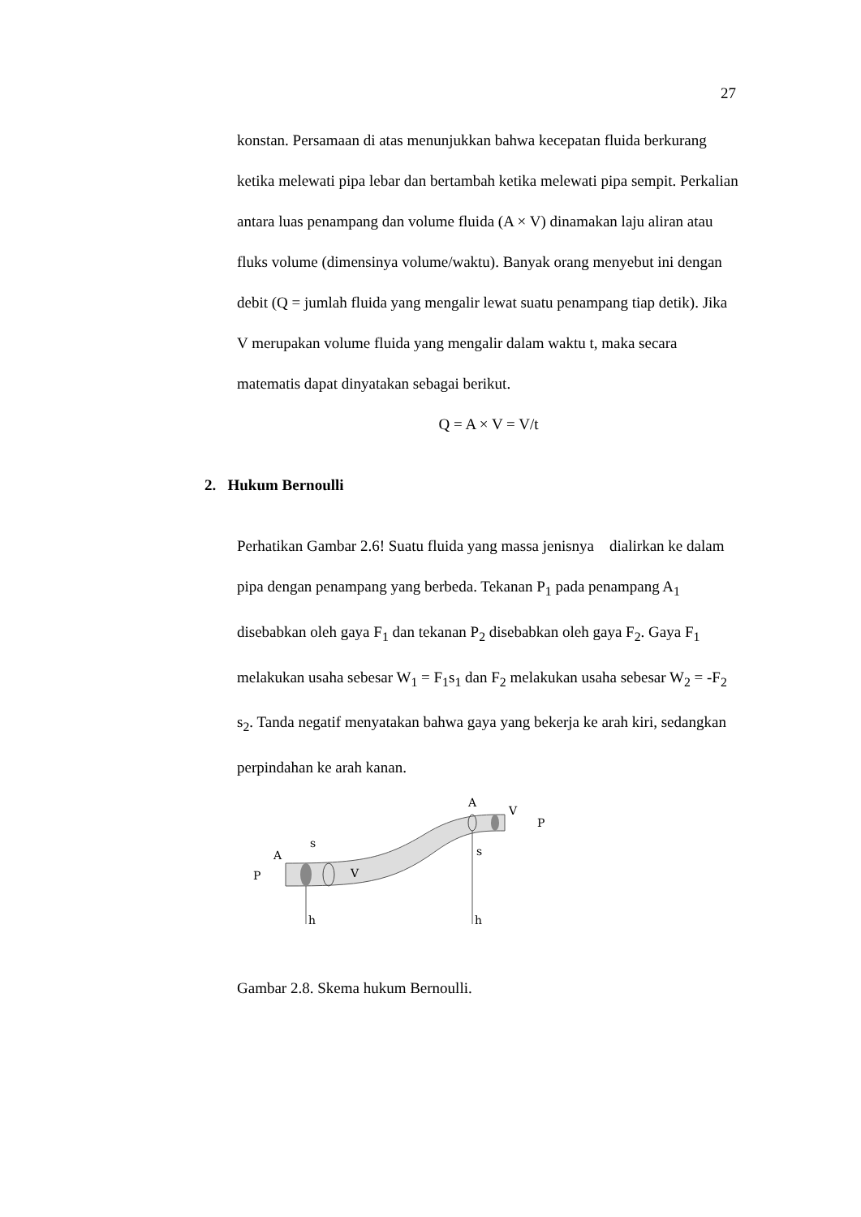27
konstan. Persamaan di atas menunjukkan bahwa kecepatan fluida berkurang ketika melewati pipa lebar dan bertambah ketika melewati pipa sempit. Perkalian antara luas penampang dan volume fluida (A × V) dinamakan laju aliran atau fluks volume (dimensinya volume/waktu). Banyak orang menyebut ini dengan debit (Q = jumlah fluida yang mengalir lewat suatu penampang tiap detik). Jika V merupakan volume fluida yang mengalir dalam waktu t, maka secara matematis dapat dinyatakan sebagai berikut.
Q = A × V = V/t
2. Hukum Bernoulli
Perhatikan Gambar 2.6! Suatu fluida yang massa jenisnya dialirkan ke dalam pipa dengan penampang yang berbeda. Tekanan P<sub>1</sub> pada penampang A<sub>1</sub> disebabkan oleh gaya F<sub>1</sub> dan tekanan P<sub>2</sub> disebabkan oleh gaya F<sub>2</sub>. Gaya F<sub>1</sub> melakukan usaha sebesar W<sub>1</sub> = F<sub>1</sub>s<sub>1</sub> dan F<sub>2</sub> melakukan usaha sebesar W<sub>2</sub> = -F<sub>2</sub> s<sub>2</sub>. Tanda negatif menyatakan bahwa gaya yang bekerja ke arah kiri, sedangkan perpindahan ke arah kanan.
P
A
s
V
h
h
s
A
V
P
Gambar 2.8. Skema hukum Bernoulli.